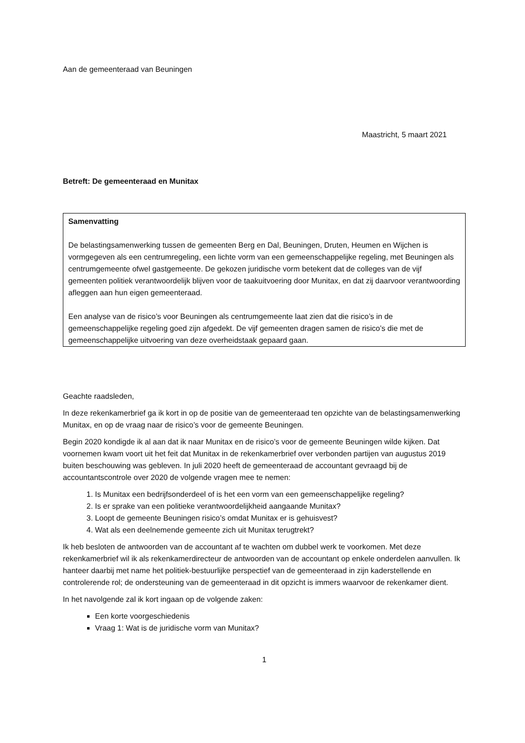Aan de gemeenteraad van Beuningen
Maastricht, 5 maart 2021
Betreft: De gemeenteraad en Munitax
Samenvatting
De belastingsamenwerking tussen de gemeenten Berg en Dal, Beuningen, Druten, Heumen en Wijchen is vormgegeven als een centrumregeling, een lichte vorm van een gemeenschappelijke regeling, met Beuningen als centrumgemeente ofwel gastgemeente. De gekozen juridische vorm betekent dat de colleges van de vijf gemeenten politiek verantwoordelijk blijven voor de taakuitvoering door Munitax, en dat zij daarvoor verantwoording afleggen aan hun eigen gemeenteraad.
Een analyse van de risico’s voor Beuningen als centrumgemeente laat zien dat die risico’s in de gemeenschappelijke regeling goed zijn afgedekt. De vijf gemeenten dragen samen de risico’s die met de gemeenschappelijke uitvoering van deze overheidstaak gepaard gaan.
Geachte raadsleden,
In deze rekenkamerbrief ga ik kort in op de positie van de gemeenteraad ten opzichte van de belastingsamenwerking Munitax, en op de vraag naar de risico’s voor de gemeente Beuningen.
Begin 2020 kondigde ik al aan dat ik naar Munitax en de risico’s voor de gemeente Beuningen wilde kijken. Dat voornemen kwam voort uit het feit dat Munitax in de rekenkamerbrief over verbonden partijen van augustus 2019 buiten beschouwing was gebleven. In juli 2020 heeft de gemeenteraad de accountant gevraagd bij de accountantscontrole over 2020 de volgende vragen mee te nemen:
1. Is Munitax een bedrijfsonderdeel of is het een vorm van een gemeenschappelijke regeling?
2. Is er sprake van een politieke verantwoordelijkheid aangaande Munitax?
3. Loopt de gemeente Beuningen risico’s omdat Munitax er is gehuisvest?
4. Wat als een deelnemende gemeente zich uit Munitax terugtrekt?
Ik heb besloten de antwoorden van de accountant af te wachten om dubbel werk te voorkomen. Met deze rekenkamerbrief wil ik als rekenkamerdirecteur de antwoorden van de accountant op enkele onderdelen aanvullen. Ik hanteer daarbij met name het politiek-bestuurlijke perspectief van de gemeenteraad in zijn kaderstellende en controlerende rol; de ondersteuning van de gemeenteraad in dit opzicht is immers waarvoor de rekenkamer dient.
In het navolgende zal ik kort ingaan op de volgende zaken:
Een korte voorgeschiedenis
Vraag 1: Wat is de juridische vorm van Munitax?
1